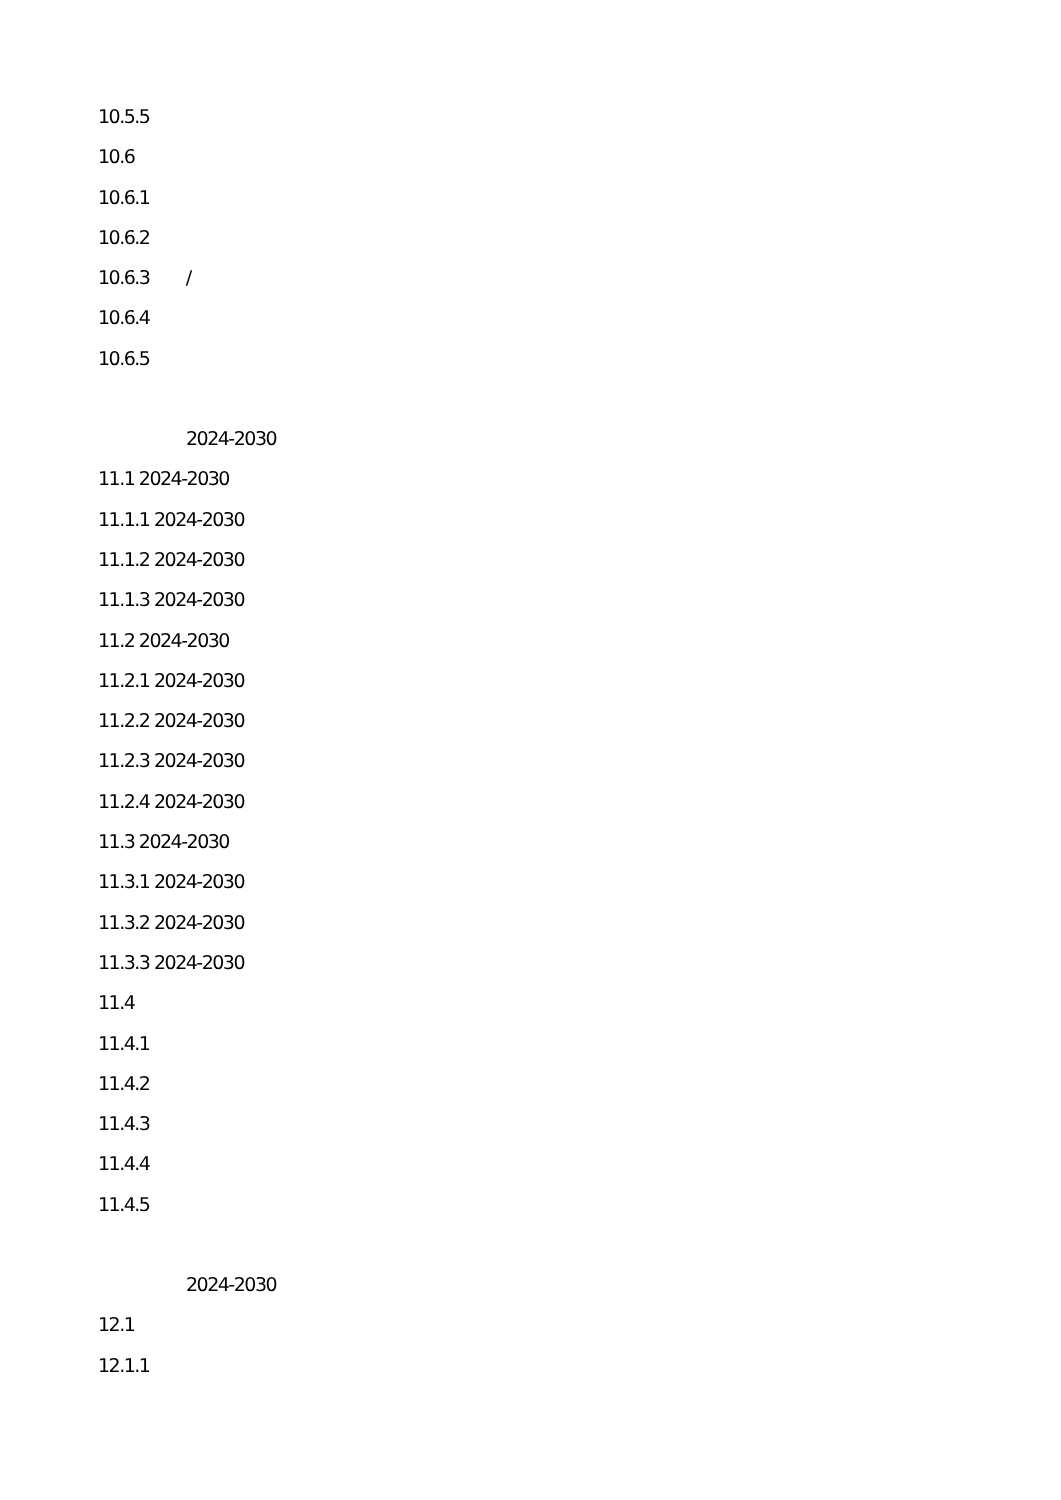10.5.5
10.6
10.6.1
10.6.2
10.6.3 /
10.6.4
10.6.5
2024-2030
11.1 2024-2030
11.1.1 2024-2030
11.1.2 2024-2030
11.1.3 2024-2030
11.2 2024-2030
11.2.1 2024-2030
11.2.2 2024-2030
11.2.3 2024-2030
11.2.4 2024-2030
11.3 2024-2030
11.3.1 2024-2030
11.3.2 2024-2030
11.3.3 2024-2030
11.4
11.4.1
11.4.2
11.4.3
11.4.4
11.4.5
2024-2030
12.1
12.1.1